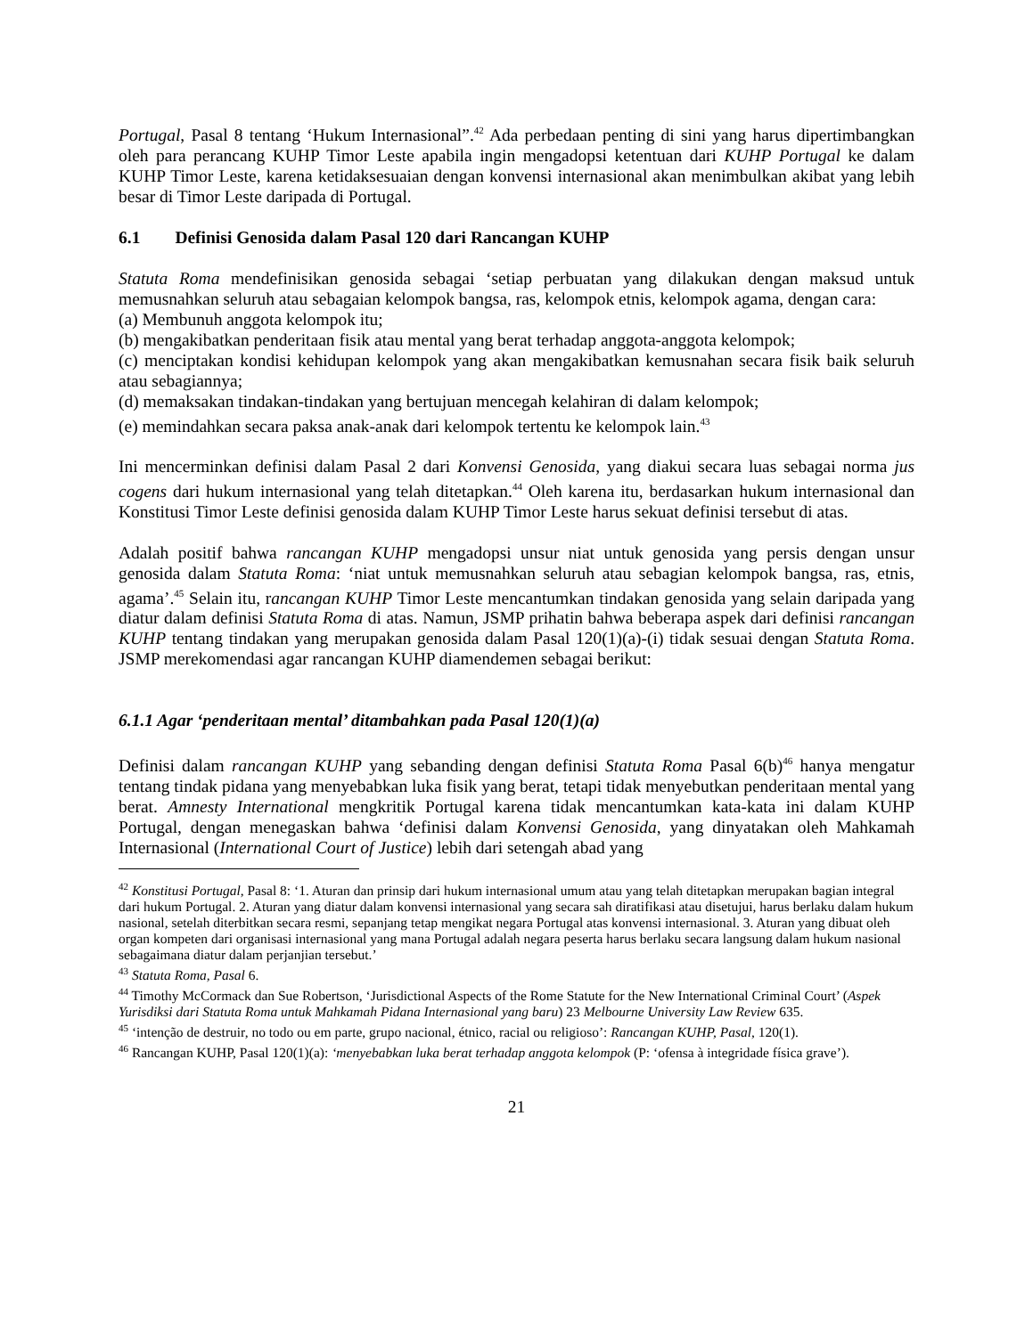Portugal, Pasal 8 tentang ‘Hukum Internasional”.<sup>42</sup> Ada perbedaan penting di sini yang harus dipertimbangkan oleh para perancang KUHP Timor Leste apabila ingin mengadopsi ketentuan dari KUHP Portugal ke dalam KUHP Timor Leste, karena ketidaksesuaian dengan konvensi internasional akan menimbulkan akibat yang lebih besar di Timor Leste daripada di Portugal.
6.1 Definisi Genosida dalam Pasal 120 dari Rancangan KUHP
Statuta Roma mendefinisikan genosida sebagai ‘setiap perbuatan yang dilakukan dengan maksud untuk memusnahkan seluruh atau sebagaian kelompok bangsa, ras, kelompok etnis, kelompok agama, dengan cara:
(a) Membunuh anggota kelompok itu;
(b) mengakibatkan penderitaan fisik atau mental yang berat terhadap anggota-anggota kelompok;
(c) menciptakan kondisi kehidupan kelompok yang akan mengakibatkan kemusnahan secara fisik baik seluruh atau sebagiannya;
(d) memaksakan tindakan-tindakan yang bertujuan mencegah kelahiran di dalam kelompok;
(e) memindahkan secara paksa anak-anak dari kelompok tertentu ke kelompok lain.<sup>43</sup>
Ini mencerminkan definisi dalam Pasal 2 dari Konvensi Genosida, yang diakui secara luas sebagai norma jus cogens dari hukum internasional yang telah ditetapkan.<sup>44</sup> Oleh karena itu, berdasarkan hukum internasional dan Konstitusi Timor Leste definisi genosida dalam KUHP Timor Leste harus sekuat definisi tersebut di atas.
Adalah positif bahwa rancangan KUHP mengadopsi unsur niat untuk genosida yang persis dengan unsur genosida dalam Statuta Roma: ‘niat untuk memusnahkan seluruh atau sebagian kelompok bangsa, ras, etnis, agama’.<sup>45</sup> Selain itu, rancangan KUHP Timor Leste mencantumkan tindakan genosida yang selain daripada yang diatur dalam definisi Statuta Roma di atas. Namun, JSMP prihatin bahwa beberapa aspek dari definisi rancangan KUHP tentang tindakan yang merupakan genosida dalam Pasal 120(1)(a)-(i) tidak sesuai dengan Statuta Roma. JSMP merekomendasi agar rancangan KUHP diamendemen sebagai berikut:
6.1.1 Agar ‘penderitaan mental’ ditambahkan pada Pasal 120(1)(a)
Definisi dalam rancangan KUHP yang sebanding dengan definisi Statuta Roma Pasal 6(b)<sup>46</sup> hanya mengatur tentang tindak pidana yang menyebabkan luka fisik yang berat, tetapi tidak menyebutkan penderitaan mental yang berat. Amnesty International mengkritik Portugal karena tidak mencantumkan kata-kata ini dalam KUHP Portugal, dengan menegaskan bahwa ‘definisi dalam Konvensi Genosida, yang dinyatakan oleh Mahkamah Internasional (International Court of Justice) lebih dari setengah abad yang
<sup>42</sup> Konstitusi Portugal, Pasal 8: ‘1. Aturan dan prinsip dari hukum internasional umum atau yang telah ditetapkan merupakan bagian integral dari hukum Portugal. 2. Aturan yang diatur dalam konvensi internasional yang secara sah diratifikasi atau disetujui, harus berlaku dalam hukum nasional, setelah diterbitkan secara resmi, sepanjang tetap mengikat negara Portugal atas konvensi internasional. 3. Aturan yang dibuat oleh organ kompeten dari organisasi internasional yang mana Portugal adalah negara peserta harus berlaku secara langsung dalam hukum nasional sebagaimana diatur dalam perjanjian tersebut.’
<sup>43</sup> Statuta Roma, Pasal 6.
<sup>44</sup> Timothy McCormack dan Sue Robertson, ‘Jurisdictional Aspects of the Rome Statute for the New International Criminal Court’ (Aspek Yurisdiksi dari Statuta Roma untuk Mahkamah Pidana Internasional yang baru) 23 Melbourne University Law Review 635.
<sup>45</sup> ‘intenção de destruir, no todo ou em parte, grupo nacional, étnico, racial ou religioso’: Rancangan KUHP, Pasal, 120(1).
<sup>46</sup> Rancangan KUHP, Pasal 120(1)(a): ‘menyebabkan luka berat terhadap anggota kelompok (P: ‘ofensa à integridade física grave’).
21